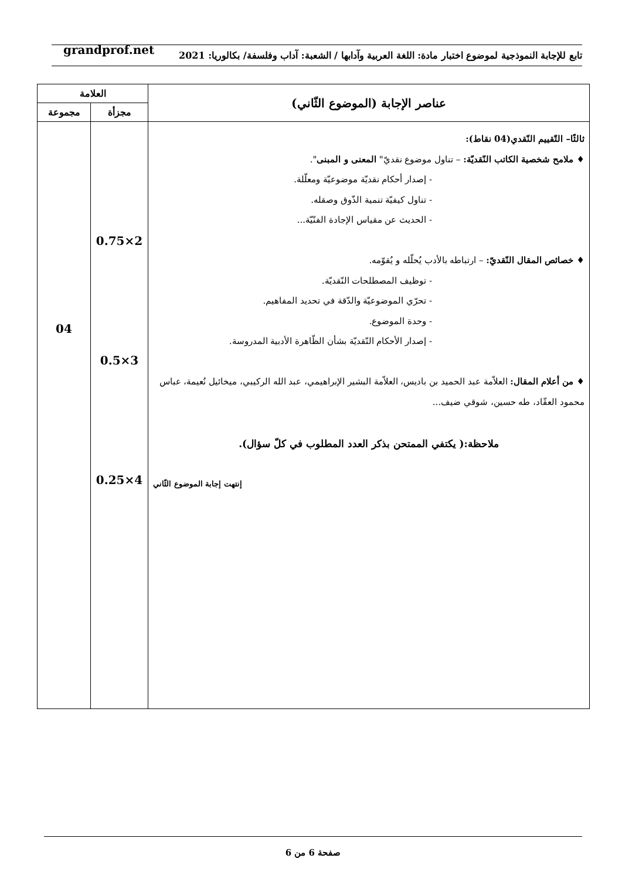تابع للإجابة النموذجية لموضوع اختبار مادة: اللغة العربية وآدابها / الشعبة: آداب وفلسفة/ بكالوريا: 2021 grandprof.net
| عناصر الإجابة (الموضوع الثّاني) | العلامة | |
| --- | --- | --- |
| | مجزأة | مجموعة |
| ثالثًا– التّقييم النّقدي(04 نقاط): ♦ ملامح شخصية الكاتب النّقديّة: – تناول موضوع نقديّ" المعنى و المبنى ". - إصدار أحكام نقديّة موضوعيّة ومعلّلة. - تناول كيفيّة تنمية الذّوق وصقله. - الحديث عن مقياس الإجادة الفنّيّة... ♦ خصائص المقال النّقديّ: – ارتباطه بالأدب يُحلّله و يُقوّمه. - توظيف المصطلحات النّقديّة. - تحرّي الموضوعيّة والدّقة في تحديد المفاهيم. - وحدة الموضوع. - إصدار الأحكام النّقديّة بشأن الظّاهرة الأدبية المدروسة. ♦ من أعلام المقال: العلاّمة عبد الحميد بن باديس، العلاّمة البشير الإبراهيمي، عبد الله الركيبي، ميخائيل نُعيمة، عباس محمود العقّاد، طه حسين، شوقي ضيف... ملاحظة:( يكتفي الممتحن بذكر العدد المطلوب في كلّ سؤال). إنتهت إجابة الموضوع الثّاني | 2×0.75 3×0.5 4×0.25 | 04 |
صفحة 6 من 6